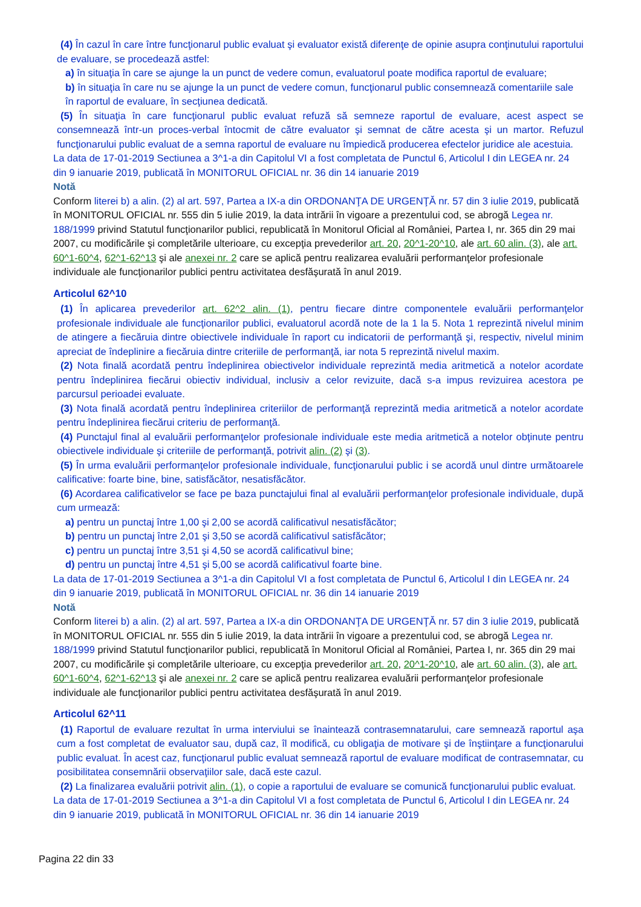(4) În cazul în care între funcţionarul public evaluat şi evaluator există diferenţe de opinie asupra conţinutului raportului de evaluare, se procedează astfel:
a) în situaţia în care se ajunge la un punct de vedere comun, evaluatorul poate modifica raportul de evaluare;
b) în situaţia în care nu se ajunge la un punct de vedere comun, funcţionarul public consemnează comentariile sale în raportul de evaluare, în secţiunea dedicată.
(5) În situaţia în care funcţionarul public evaluat refuză să semneze raportul de evaluare, acest aspect se consemnează într-un proces-verbal întocmit de către evaluator şi semnat de către acesta şi un martor. Refuzul funcţionarului public evaluat de a semna raportul de evaluare nu împiedică producerea efectelor juridice ale acestuia.
La data de 17-01-2019 Sectiunea a 3^1-a din Capitolul VI a fost completata de Punctul 6, Articolul I din LEGEA nr. 24 din 9 ianuarie 2019, publicată în MONITORUL OFICIAL nr. 36 din 14 ianuarie 2019
Notă
Conform literei b) a alin. (2) al art. 597, Partea a IX-a din ORDONANŢA DE URGENŢĂ nr. 57 din 3 iulie 2019, publicată în MONITORUL OFICIAL nr. 555 din 5 iulie 2019, la data intrării în vigoare a prezentului cod, se abrogă Legea nr. 188/1999 privind Statutul funcţionarilor publici, republicată în Monitorul Oficial al României, Partea I, nr. 365 din 29 mai 2007, cu modificările şi completările ulterioare, cu excepţia prevederilor art. 20, 20^1-20^10, ale art. 60 alin. (3), ale art. 60^1-60^4, 62^1-62^13 şi ale anexei nr. 2 care se aplică pentru realizarea evaluării performanţelor profesionale individuale ale funcţionarilor publici pentru activitatea desfăşurată în anul 2019.
Articolul 62^10
(1) În aplicarea prevederilor art. 62^2 alin. (1), pentru fiecare dintre componentele evaluării performanţelor profesionale individuale ale funcţionarilor publici, evaluatorul acordă note de la 1 la 5. Nota 1 reprezintă nivelul minim de atingere a fiecăruia dintre obiectivele individuale în raport cu indicatorii de performanţă şi, respectiv, nivelul minim apreciat de îndeplinire a fiecăruia dintre criteriile de performanţă, iar nota 5 reprezintă nivelul maxim.
(2) Nota finală acordată pentru îndeplinirea obiectivelor individuale reprezintă media aritmetică a notelor acordate pentru îndeplinirea fiecărui obiectiv individual, inclusiv a celor revizuite, dacă s-a impus revizuirea acestora pe parcursul perioadei evaluate.
(3) Nota finală acordată pentru îndeplinirea criteriilor de performanţă reprezintă media aritmetică a notelor acordate pentru îndeplinirea fiecărui criteriu de performanţă.
(4) Punctajul final al evaluării performanţelor profesionale individuale este media aritmetică a notelor obţinute pentru obiectivele individuale şi criteriile de performanţă, potrivit alin. (2) şi (3).
(5) În urma evaluării performanţelor profesionale individuale, funcţionarului public i se acordă unul dintre următoarele calificative: foarte bine, bine, satisfăcător, nesatisfăcător.
(6) Acordarea calificativelor se face pe baza punctajului final al evaluării performanţelor profesionale individuale, după cum urmează:
a) pentru un punctaj între 1,00 şi 2,00 se acordă calificativul nesatisfăcător;
b) pentru un punctaj între 2,01 şi 3,50 se acordă calificativul satisfăcător;
c) pentru un punctaj între 3,51 şi 4,50 se acordă calificativul bine;
d) pentru un punctaj între 4,51 şi 5,00 se acordă calificativul foarte bine.
La data de 17-01-2019 Sectiunea a 3^1-a din Capitolul VI a fost completata de Punctul 6, Articolul I din LEGEA nr. 24 din 9 ianuarie 2019, publicată în MONITORUL OFICIAL nr. 36 din 14 ianuarie 2019
Notă
Conform literei b) a alin. (2) al art. 597, Partea a IX-a din ORDONANŢA DE URGENŢĂ nr. 57 din 3 iulie 2019, publicată în MONITORUL OFICIAL nr. 555 din 5 iulie 2019, la data intrării în vigoare a prezentului cod, se abrogă Legea nr. 188/1999 privind Statutul funcţionarilor publici, republicată în Monitorul Oficial al României, Partea I, nr. 365 din 29 mai 2007, cu modificările şi completările ulterioare, cu excepţia prevederilor art. 20, 20^1-20^10, ale art. 60 alin. (3), ale art. 60^1-60^4, 62^1-62^13 şi ale anexei nr. 2 care se aplică pentru realizarea evaluării performanţelor profesionale individuale ale funcţionarilor publici pentru activitatea desfăşurată în anul 2019.
Articolul 62^11
(1) Raportul de evaluare rezultat în urma interviului se înaintează contrasemnatarului, care semnează raportul aşa cum a fost completat de evaluator sau, după caz, îl modifică, cu obligaţia de motivare şi de înştiinţare a funcţionarului public evaluat. În acest caz, funcţionarul public evaluat semnează raportul de evaluare modificat de contrasemnatar, cu posibilitatea consemnării observaţiilor sale, dacă este cazul.
(2) La finalizarea evaluării potrivit alin. (1), o copie a raportului de evaluare se comunică funcţionarului public evaluat.
La data de 17-01-2019 Sectiunea a 3^1-a din Capitolul VI a fost completata de Punctul 6, Articolul I din LEGEA nr. 24 din 9 ianuarie 2019, publicată în MONITORUL OFICIAL nr. 36 din 14 ianuarie 2019
Pagina 22 din 33